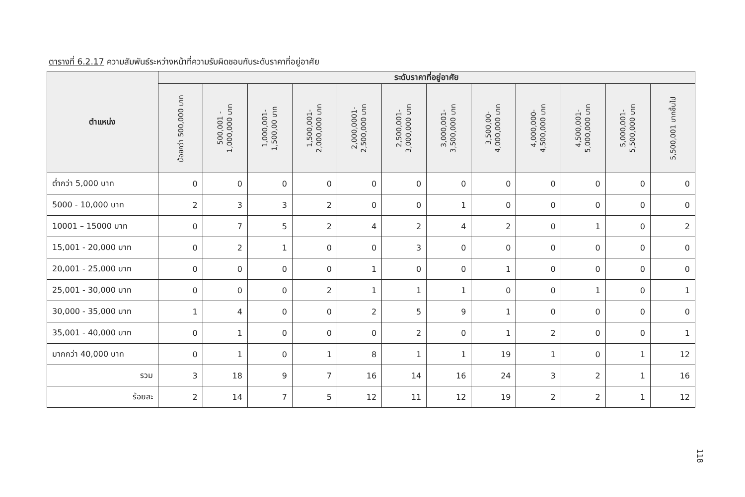ตารางที่ 6.2.17 ความสัมพันธ์ระหว่างหน้าที่ความรับผิดชอบกับระดับราคาที่อยู่อาศัย
| ตำแหน่ง | ระดับราคาที่อยู่อาศัย | | | | | | | | | | | |
| --- | --- | --- | --- | --- | --- | --- | --- | --- | --- | --- | --- | --- |
| | น้อยกว่า 500,000 บาท | 500,001 - 1,000,000 บาท | 1,000,001- 1,500,00 บาท | 1,500,001- 2,000,000 บาท | 2,000,0001- 2,500,000 บาท | 2,500,001- 3,000,000 บาท | 3,000,001- 3,500,000 บาท | 3,500,00- 4,000,000 บาท | 4,000,000- 4,500,000 บาท | 4,500,001- 5,000,000 บาท | 5,000,001- 5,500,000 บาท | 5,500,001 บาทขึ้นไป |
| ต่ำกว่า 5,000 บาท | 0 | 0 | 0 | 0 | 0 | 0 | 0 | 0 | 0 | 0 | 0 | 0 |
| 5000 - 10,000 บาท | 2 | 3 | 3 | 2 | 0 | 0 | 1 | 0 | 0 | 0 | 0 | 0 |
| 10001 – 15000 บาท | 0 | 7 | 5 | 2 | 4 | 2 | 4 | 2 | 0 | 1 | 0 | 2 |
| 15,001 - 20,000 บาท | 0 | 2 | 1 | 0 | 0 | 3 | 0 | 0 | 0 | 0 | 0 | 0 |
| 20,001 - 25,000 บาท | 0 | 0 | 0 | 0 | 1 | 0 | 0 | 1 | 0 | 0 | 0 | 0 |
| 25,001 - 30,000 บาท | 0 | 0 | 0 | 2 | 1 | 1 | 1 | 0 | 0 | 1 | 0 | 1 |
| 30,000 - 35,000 บาท | 1 | 4 | 0 | 0 | 2 | 5 | 9 | 1 | 0 | 0 | 0 | 0 |
| 35,001 - 40,000 บาท | 0 | 1 | 0 | 0 | 0 | 2 | 0 | 1 | 2 | 0 | 0 | 1 |
| มากกว่า 40,000 บาท | 0 | 1 | 0 | 1 | 8 | 1 | 1 | 19 | 1 | 0 | 1 | 12 |
| รวม | 3 | 18 | 9 | 7 | 16 | 14 | 16 | 24 | 3 | 2 | 1 | 16 |
| ร้อยละ | 2 | 14 | 7 | 5 | 12 | 11 | 12 | 19 | 2 | 2 | 1 | 12 |
118